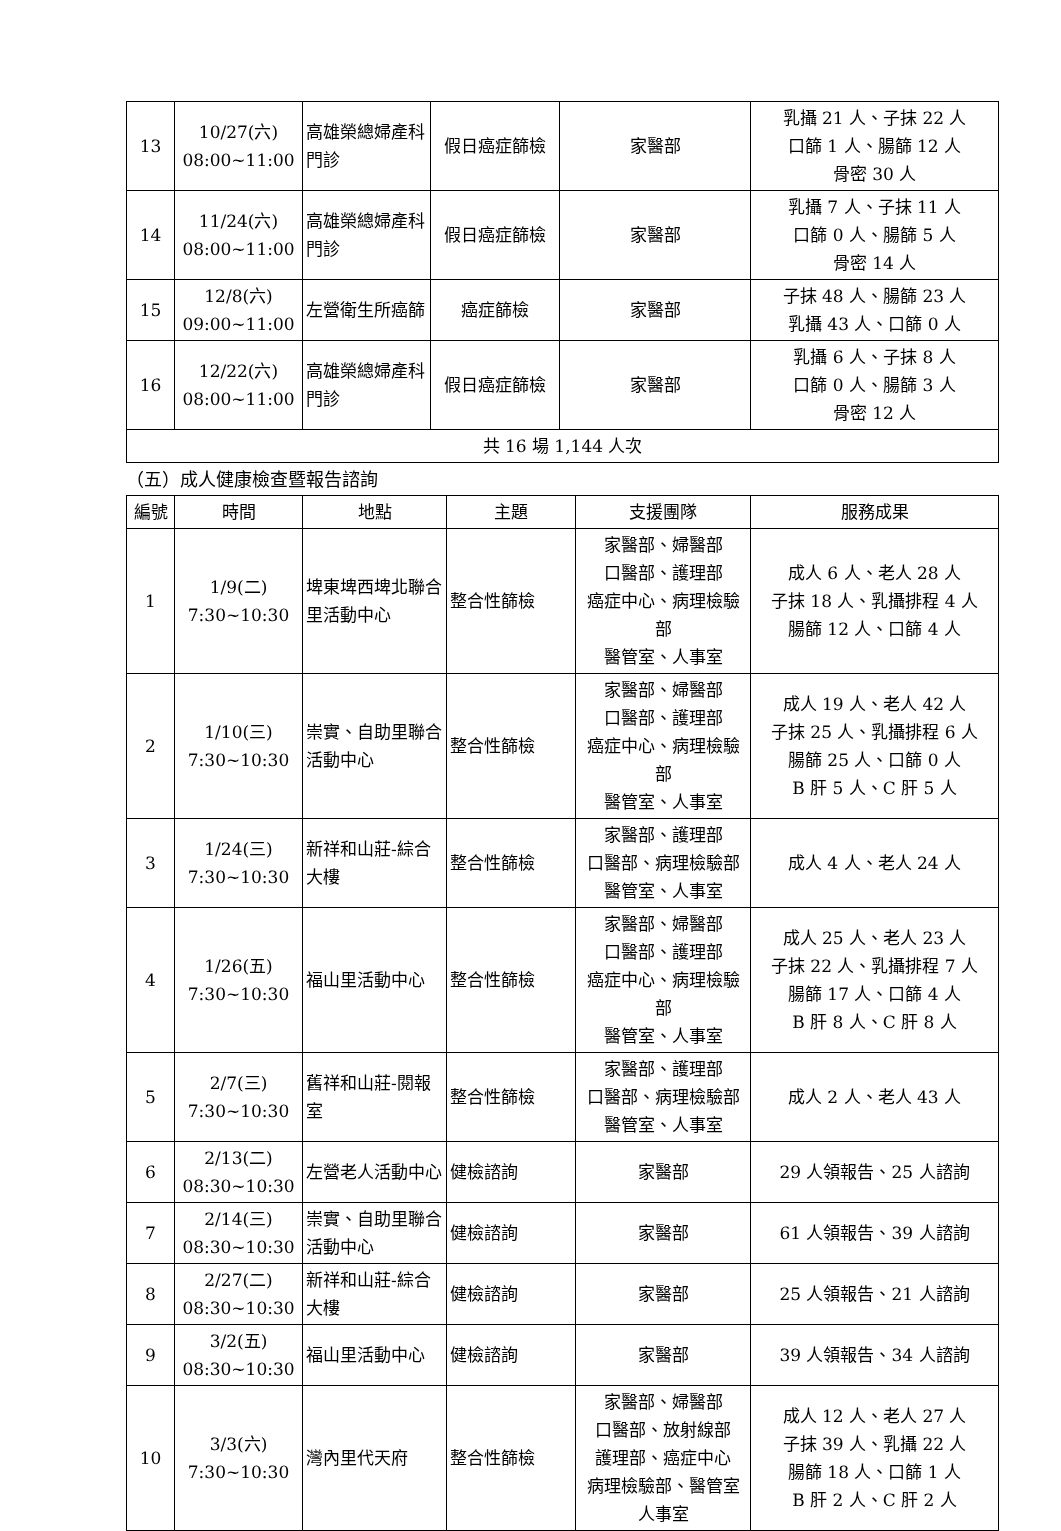| 13 | 10/27(六) 08:00~11:00 | 高雄榮總婦產科門診 | 假日癌症篩檢 | 家醫部 | 乳攝 21 人、子抹 22 人 口篩 1 人、腸篩 12 人 骨密 30 人 |
| 14 | 11/24(六) 08:00~11:00 | 高雄榮總婦產科門診 | 假日癌症篩檢 | 家醫部 | 乳攝 7 人、子抹 11 人 口篩 0 人、腸篩 5 人 骨密 14 人 |
| 15 | 12/8(六) 09:00~11:00 | 左營衛生所癌篩 | 癌症篩檢 | 家醫部 | 子抹 48 人、腸篩 23 人 乳攝 43 人、口篩 0 人 |
| 16 | 12/22(六) 08:00~11:00 | 高雄榮總婦產科門診 | 假日癌症篩檢 | 家醫部 | 乳攝 6 人、子抹 8 人 口篩 0 人、腸篩 3 人 骨密 12 人 |
| 共 16 場 1,144 人次 | | | | | |
（五）成人健康檢查暨報告諮詢
| 編號 | 時間 | 地點 | 主題 | 支援團隊 | 服務成果 |
| --- | --- | --- | --- | --- | --- |
| 1 | 1/9(二) 7:30~10:30 | 埤東埤西埤北聯合里活動中心 | 整合性篩檢 | 家醫部、婦醫部 口醫部、護理部 癌症中心、病理檢驗部 醫管室、人事室 | 成人 6 人、老人 28 人 子抹 18 人、乳攝排程 4 人 腸篩 12 人、口篩 4 人 |
| 2 | 1/10(三) 7:30~10:30 | 崇實、自助里聯合活動中心 | 整合性篩檢 | 家醫部、婦醫部 口醫部、護理部 癌症中心、病理檢驗部 醫管室、人事室 | 成人 19 人、老人 42 人 子抹 25 人、乳攝排程 6 人 腸篩 25 人、口篩 0 人 B 肝 5 人、C 肝 5 人 |
| 3 | 1/24(三) 7:30~10:30 | 新祥和山莊-綜合大樓 | 整合性篩檢 | 家醫部、護理部 口醫部、病理檢驗部 醫管室、人事室 | 成人 4 人、老人 24 人 |
| 4 | 1/26(五) 7:30~10:30 | 福山里活動中心 | 整合性篩檢 | 家醫部、婦醫部 口醫部、護理部 癌症中心、病理檢驗部 醫管室、人事室 | 成人 25 人、老人 23 人 子抹 22 人、乳攝排程 7 人 腸篩 17 人、口篩 4 人 B 肝 8 人、C 肝 8 人 |
| 5 | 2/7(三) 7:30~10:30 | 舊祥和山莊-閱報室 | 整合性篩檢 | 家醫部、護理部 口醫部、病理檢驗部 醫管室、人事室 | 成人 2 人、老人 43 人 |
| 6 | 2/13(二) 08:30~10:30 | 左營老人活動中心 | 健檢諮詢 | 家醫部 | 29 人領報告、25 人諮詢 |
| 7 | 2/14(三) 08:30~10:30 | 崇實、自助里聯合活動中心 | 健檢諮詢 | 家醫部 | 61 人領報告、39 人諮詢 |
| 8 | 2/27(二) 08:30~10:30 | 新祥和山莊-綜合大樓 | 健檢諮詢 | 家醫部 | 25 人領報告、21 人諮詢 |
| 9 | 3/2(五) 08:30~10:30 | 福山里活動中心 | 健檢諮詢 | 家醫部 | 39 人領報告、34 人諮詢 |
| 10 | 3/3(六) 7:30~10:30 | 灣內里代天府 | 整合性篩檢 | 家醫部、婦醫部 口醫部、放射線部 護理部、癌症中心 病理檢驗部、醫管室 人事室 | 成人 12 人、老人 27 人 子抹 39 人、乳攝 22 人 腸篩 18 人、口篩 1 人 B 肝 2 人、C 肝 2 人 |